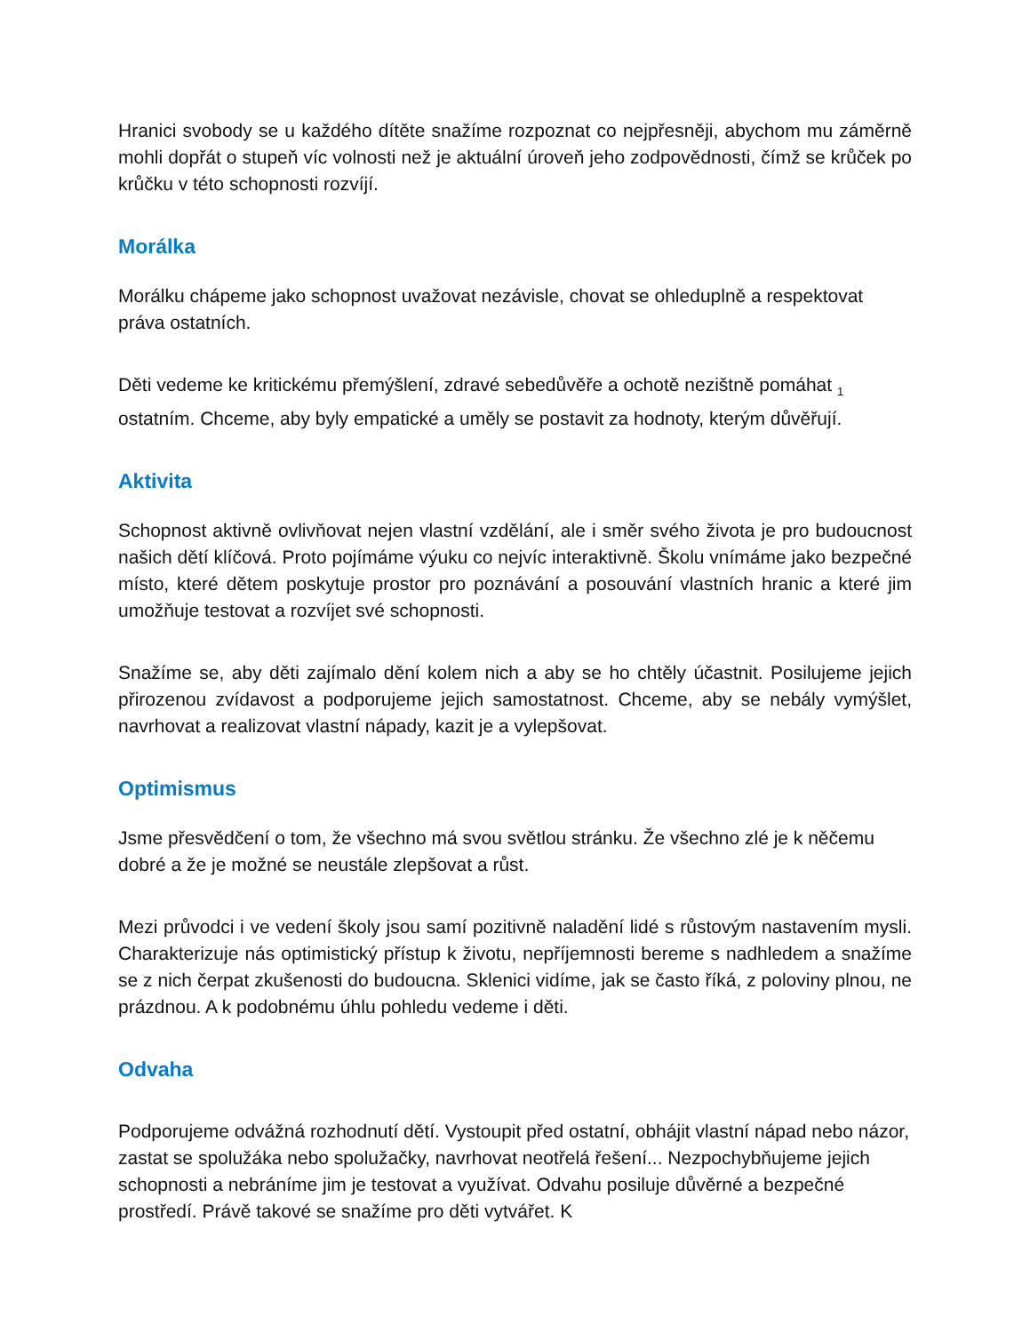Hranici svobody se u každého dítěte snažíme rozpoznat co nejpřesněji, abychom mu záměrně mohli dopřát o stupeň víc volnosti než je aktuální úroveň jeho zodpovědnosti, čímž se krůček po krůčku v této schopnosti rozvíjí.
Morálka
Morálku chápeme jako schopnost uvažovat nezávisle, chovat se ohleduplně a respektovat práva ostatních.
Děti vedeme ke kritickému přemýšlení, zdravé sebedůvěře a ochotě nezištně pomáhat <sub>1</sub> ostatním. Chceme, aby byly empatické a uměly se postavit za hodnoty, kterým důvěřují.
Aktivita
Schopnost aktivně ovlivňovat nejen vlastní vzdělání, ale i směr svého života je pro budoucnost našich dětí klíčová. Proto pojímáme výuku co nejvíc interaktivně. Školu vnímáme jako bezpečné místo, které dětem poskytuje prostor pro poznávání a posouvání vlastních hranic a které jim umožňuje testovat a rozvíjet své schopnosti.
Snažíme se, aby děti zajímalo dění kolem nich a aby se ho chtěly účastnit. Posilujeme jejich přirozenou zvídavost a podporujeme jejich samostatnost. Chceme, aby se nebály vymýšlet, navrhovat a realizovat vlastní nápady, kazit je a vylepšovat.
Optimismus
Jsme přesvědčení o tom, že všechno má svou světlou stránku. Že všechno zlé je k něčemu dobré a že je možné se neustále zlepšovat a růst.
Mezi průvodci i ve vedení školy jsou samí pozitivně naladění lidé s růstovým nastavením mysli. Charakterizuje nás optimistický přístup k životu, nepříjemnosti bereme s nadhledem a snažíme se z nich čerpat zkušenosti do budoucna. Sklenici vidíme, jak se často říká, z poloviny plnou, ne prázdnou. A k podobnému úhlu pohledu vedeme i děti.
Odvaha
Podporujeme odvážná rozhodnutí dětí. Vystoupit před ostatní, obhájit vlastní nápad nebo názor, zastat se spolužáka nebo spolužačky, navrhovat neotřelá řešení... Nezpochybňujeme jejich schopnosti a nebráníme jim je testovat a využívat. Odvahu posiluje důvěrné a bezpečné prostředí. Právě takové se snažíme pro děti vytvářet. K